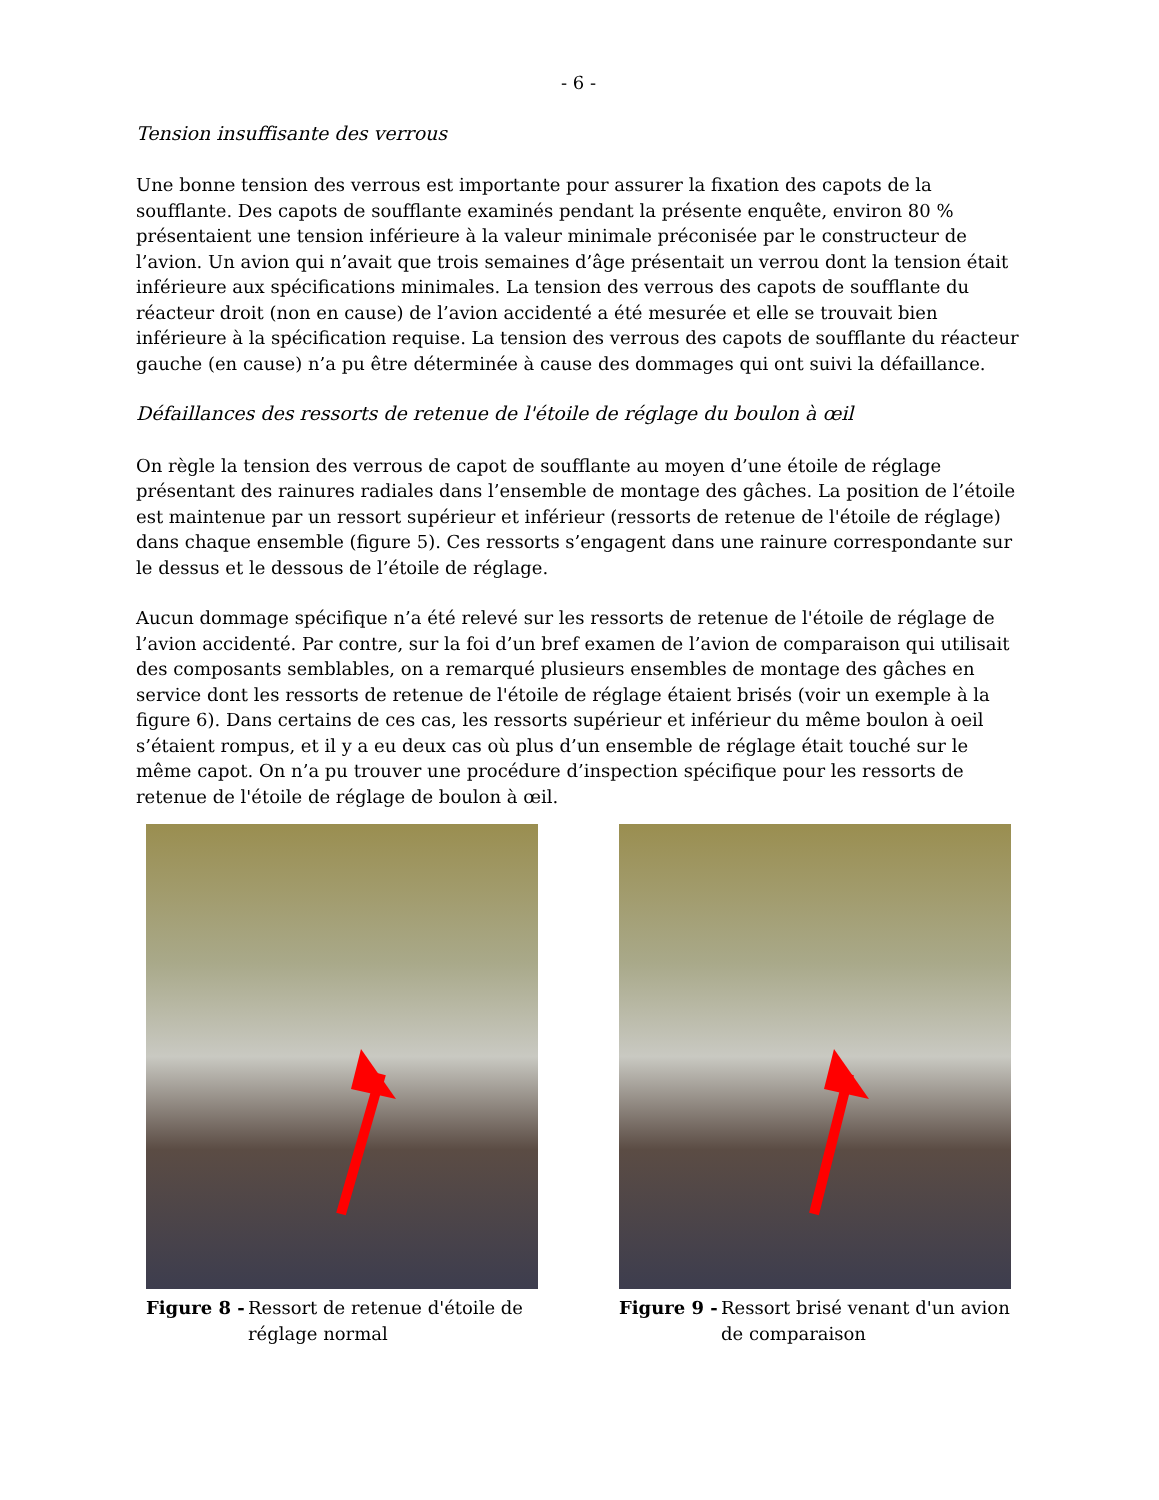- 6 -
Tension insuffisante des verrous
Une bonne tension des verrous est importante pour assurer la fixation des capots de la soufflante. Des capots de soufflante examinés pendant la présente enquête, environ 80 % présentaient une tension inférieure à la valeur minimale préconisée par le constructeur de l’avion. Un avion qui n’avait que trois semaines d’âge présentait un verrou dont la tension était inférieure aux spécifications minimales. La tension des verrous des capots de soufflante du réacteur droit (non en cause) de l’avion accidenté a été mesurée et elle se trouvait bien inférieure à la spécification requise. La tension des verrous des capots de soufflante du réacteur gauche (en cause) n’a pu être déterminée à cause des dommages qui ont suivi la défaillance.
Défaillances des ressorts de retenue de l'étoile de réglage du boulon à œil
On règle la tension des verrous de capot de soufflante au moyen d’une étoile de réglage présentant des rainures radiales dans l’ensemble de montage des gâches. La position de l’étoile est maintenue par un ressort supérieur et inférieur (ressorts de retenue de l'étoile de réglage) dans chaque ensemble (figure 5). Ces ressorts s’engagent dans une rainure correspondante sur le dessus et le dessous de l’étoile de réglage.
Aucun dommage spécifique n’a été relevé sur les ressorts de retenue de l'étoile de réglage de l’avion accidenté. Par contre, sur la foi d’un bref examen de l’avion de comparaison qui utilisait des composants semblables, on a remarqué plusieurs ensembles de montage des gâches en service dont les ressorts de retenue de l'étoile de réglage étaient brisés (voir un exemple à la figure 6). Dans certains de ces cas, les ressorts supérieur et inférieur du même boulon à oeil s’étaient rompus, et il y a eu deux cas où plus d’un ensemble de réglage était touché sur le même capot. On n’a pu trouver une procédure d’inspection spécifique pour les ressorts de retenue de l'étoile de réglage de boulon à œil.
Figure 8 - Ressort de retenue d'étoile de réglage normal
Figure 9 - Ressort brisé venant d'un avion de comparaison